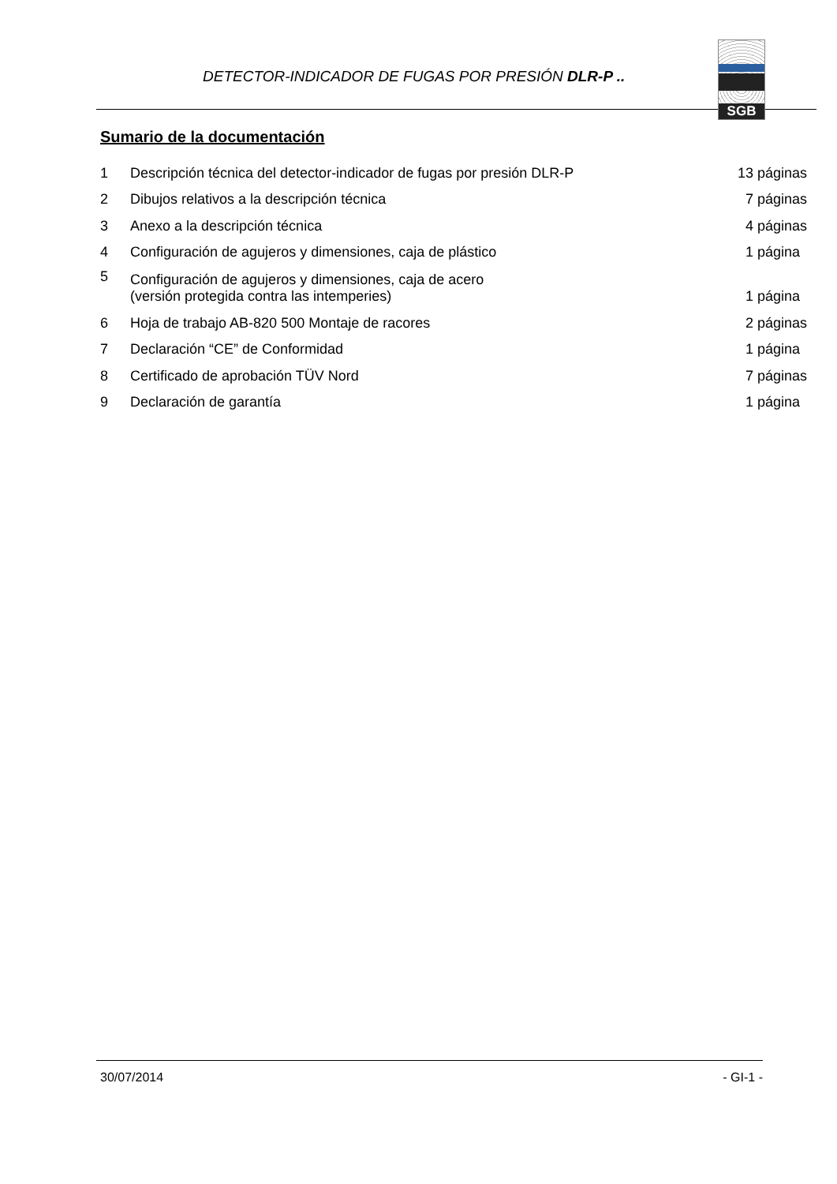DETECTOR-INDICADOR DE FUGAS POR PRESIÓN DLR-P .. SGB
Sumario de la documentación
| 1 | Descripción técnica del detector-indicador de fugas por presión DLR-P | 13 páginas |
| 2 | Dibujos relativos a la descripción técnica | 7 páginas |
| 3 | Anexo a la descripción técnica | 4 páginas |
| 4 | Configuración de agujeros y dimensiones, caja de plástico | 1 página |
| 5 | Configuración de agujeros y dimensiones, caja de acero (versión protegida contra las intemperies) | 1 página |
| 6 | Hoja de trabajo AB-820 500 Montaje de racores | 2 páginas |
| 7 | Declaración “CE” de Conformidad | 1 página |
| 8 | Certificado de aprobación TÜV Nord | 7 páginas |
| 9 | Declaración de garantía | 1 página |
30/07/2014 - GI-1 -